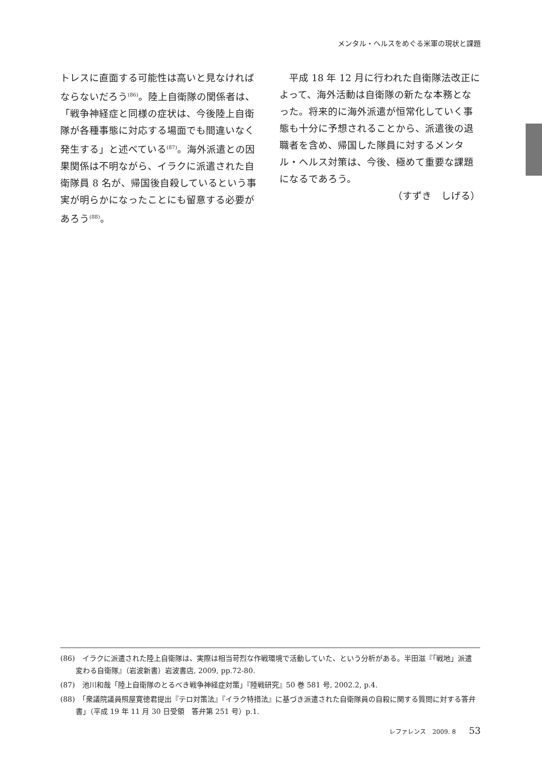メンタル・ヘルスをめぐる米軍の現状と課題
トレスに直面する可能性は高いと見なければならないだろう<sup>(86)</sup>。陸上自衛隊の関係者は、「戦争神経症と同様の症状は、今後陸上自衛隊が各種事態に対応する場面でも間違いなく発生する」と述べている<sup>(87)</sup>。海外派遣との因果関係は不明ながら、イラクに派遣された自衛隊員 8 名が、帰国後自殺しているという事実が明らかになったことにも留意する必要があろう<sup>(88)</sup>。
　平成 18 年 12 月に行われた自衛隊法改正によって、海外活動は自衛隊の新たな本務となった。将来的に海外派遣が恒常化していく事態も十分に予想されることから、派遣後の退職者を含め、帰国した隊員に対するメンタル・ヘルス対策は、今後、極めて重要な課題になるであろう。
（すずき　しげる）
(86)　イラクに派遣された陸上自衛隊は、実際は相当苛烈な作戦環境で活動していた、という分析がある。半田滋『「戦地」派遣　変わる自衛隊』（岩波新書）岩波書店, 2009, pp.72-80.
(87)　池川和哉「陸上自衛隊のとるべき戦争神経症対策」『陸戦研究』50 巻 581 号, 2002.2, p.4.
(88)　「衆議院議員照屋寛徳君提出『テロ対策法』『イラク特措法』に基づき派遣された自衛隊員の自殺に関する質問に対する答弁書」（平成 19 年 11 月 30 日受領　答弁第 251 号）p.1.
レファレンス　2009. 8 53